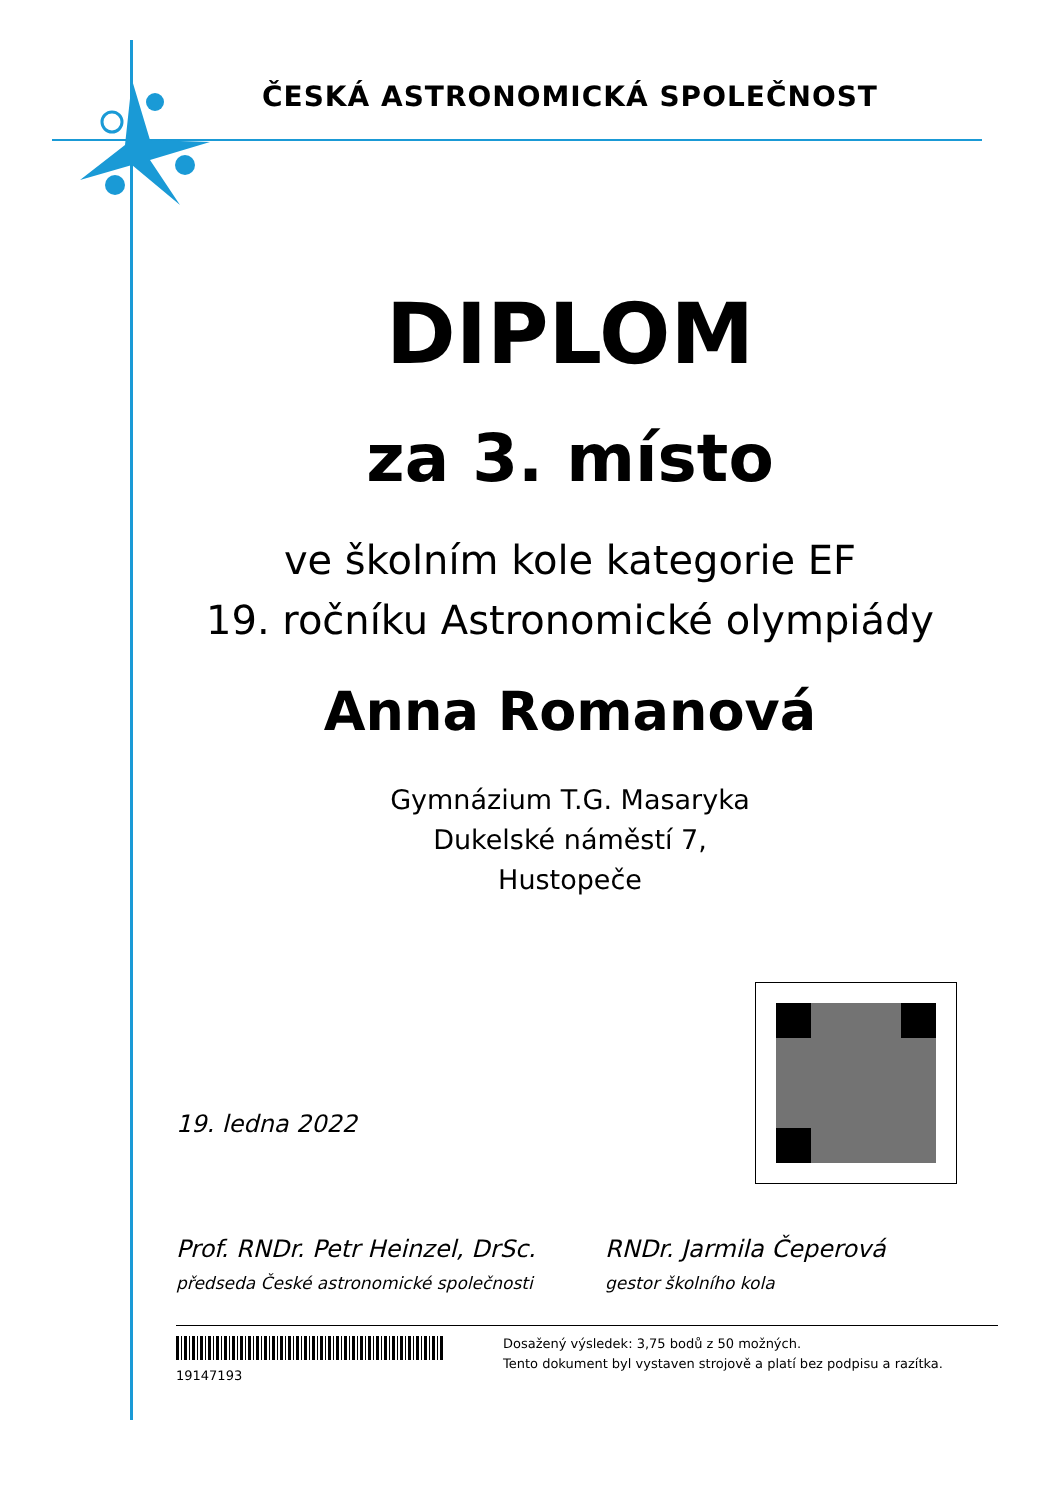ČESKÁ ASTRONOMICKÁ SPOLEČNOST
DIPLOM
za 3. místo
ve školním kole kategorie EF
19. ročníku Astronomické olympiády
Anna Romanová
Gymnázium T.G. Masaryka
Dukelské náměstí 7,
Hustopeče
19. ledna 2022
Prof. RNDr. Petr Heinzel, DrSc.
předseda České astronomické společnosti
RNDr. Jarmila Čeperová
gestor školního kola
19147193
Dosažený výsledek: 3,75 bodů z 50 možných.
Tento dokument byl vystaven strojově a platí bez podpisu a razítka.